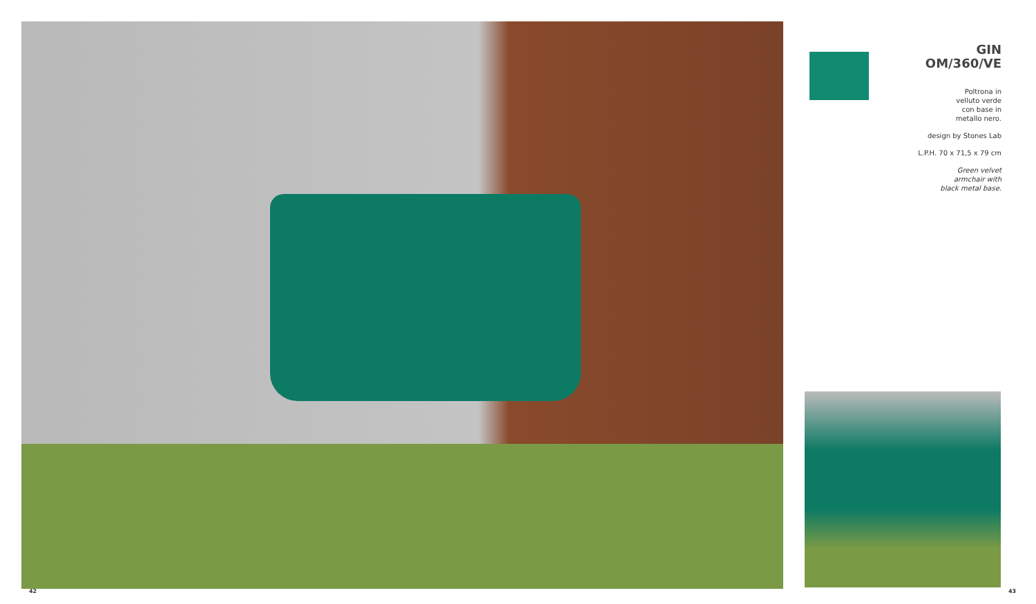GIN
OM/360/VE
Poltrona in
velluto verde
con base in
metallo nero.
design by Stones Lab
L.P.H. 70 x 71,5 x 79 cm
Green velvet
armchair with
black metal base.
42 43